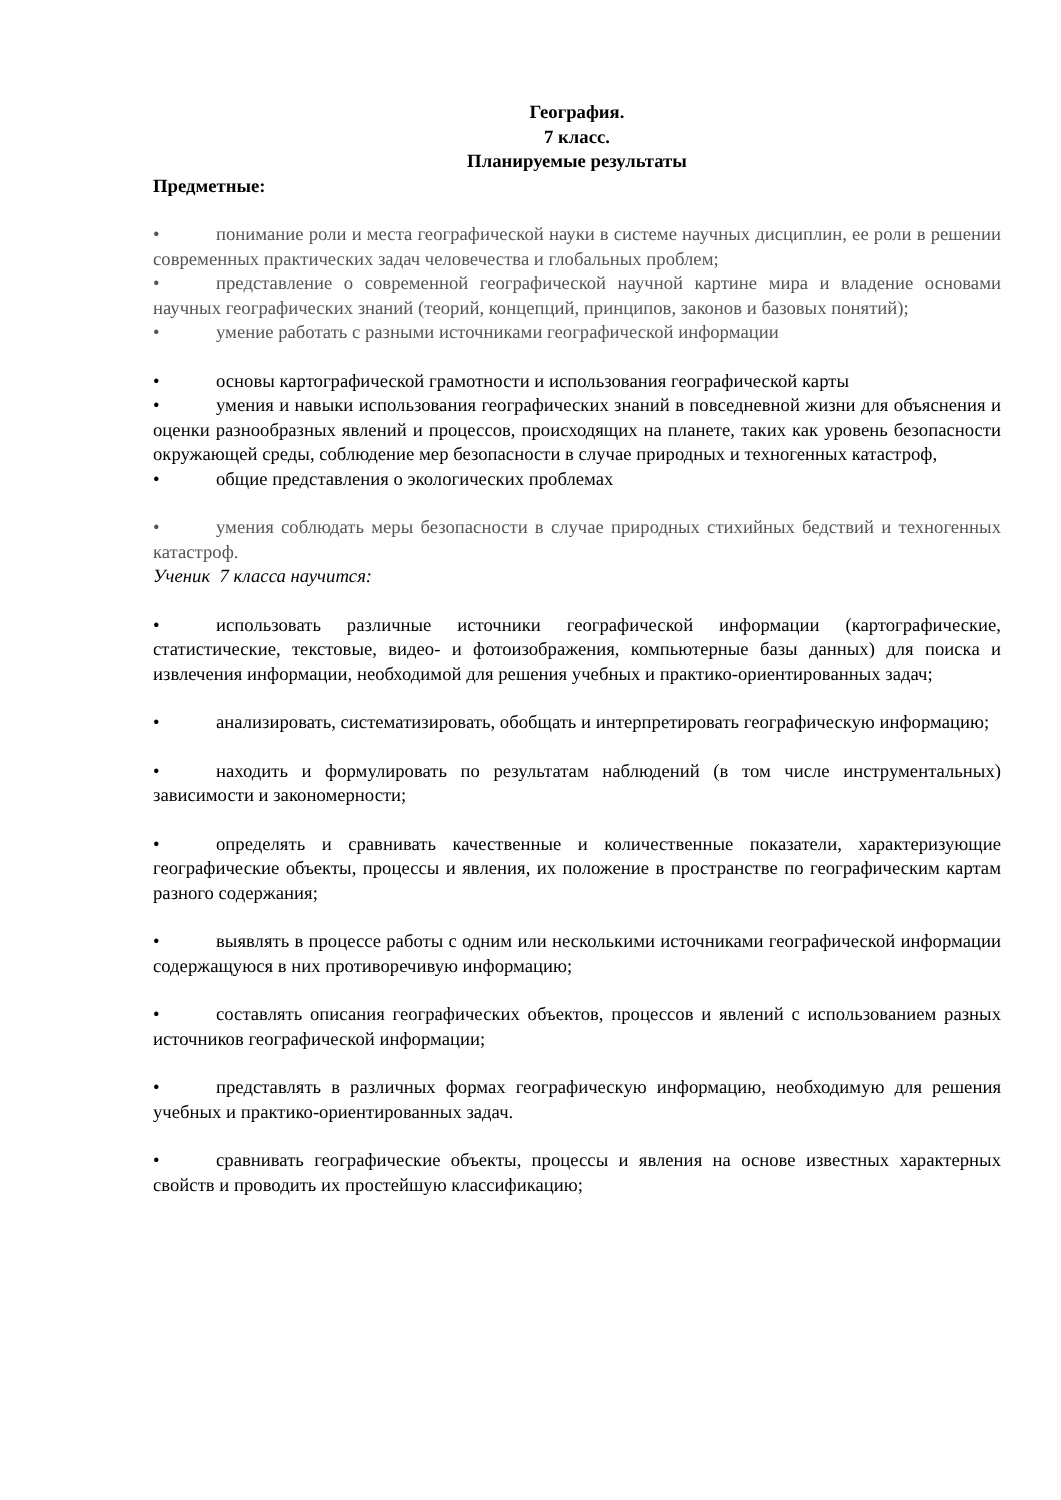География.
7 класс.
Планируемые результаты
Предметные:
• понимание роли и места географической науки в системе научных дисциплин, ее роли в решении современных практических задач человечества и глобальных проблем;
• представление о современной географической научной картине мира и владение основами научных географических знаний (теорий, концепций, принципов, законов и базовых понятий);
• умение работать с разными источниками географической информации
• основы картографической грамотности и использования географической карты
• умения и навыки использования географических знаний в повседневной жизни для объяснения и оценки разнообразных явлений и процессов, происходящих на планете, таких как уровень безопасности окружающей среды, соблюдение мер безопасности в случае природных и техногенных катастроф,
• общие представления о экологических проблемах
• умения соблюдать меры безопасности в случае природных стихийных бедствий и техногенных катастроф.
Ученик 7 класса научится:
• использовать различные источники географической информации (картографические, статистические, текстовые, видео- и фотоизображения, компьютерные базы данных) для поиска и извлечения информации, необходимой для решения учебных и практико-ориентированных задач;
• анализировать, систематизировать, обобщать и интерпретировать географическую информацию;
• находить и формулировать по результатам наблюдений (в том числе инструментальных) зависимости и закономерности;
• определять и сравнивать качественные и количественные показатели, характеризующие географические объекты, процессы и явления, их положение в пространстве по географическим картам разного содержания;
• выявлять в процессе работы с одним или несколькими источниками географической информации содержащуюся в них противоречивую информацию;
• составлять описания географических объектов, процессов и явлений с использованием разных источников географической информации;
• представлять в различных формах географическую информацию, необходимую для решения учебных и практико-ориентированных задач.
• сравнивать географические объекты, процессы и явления на основе известных характерных свойств и проводить их простейшую классификацию;